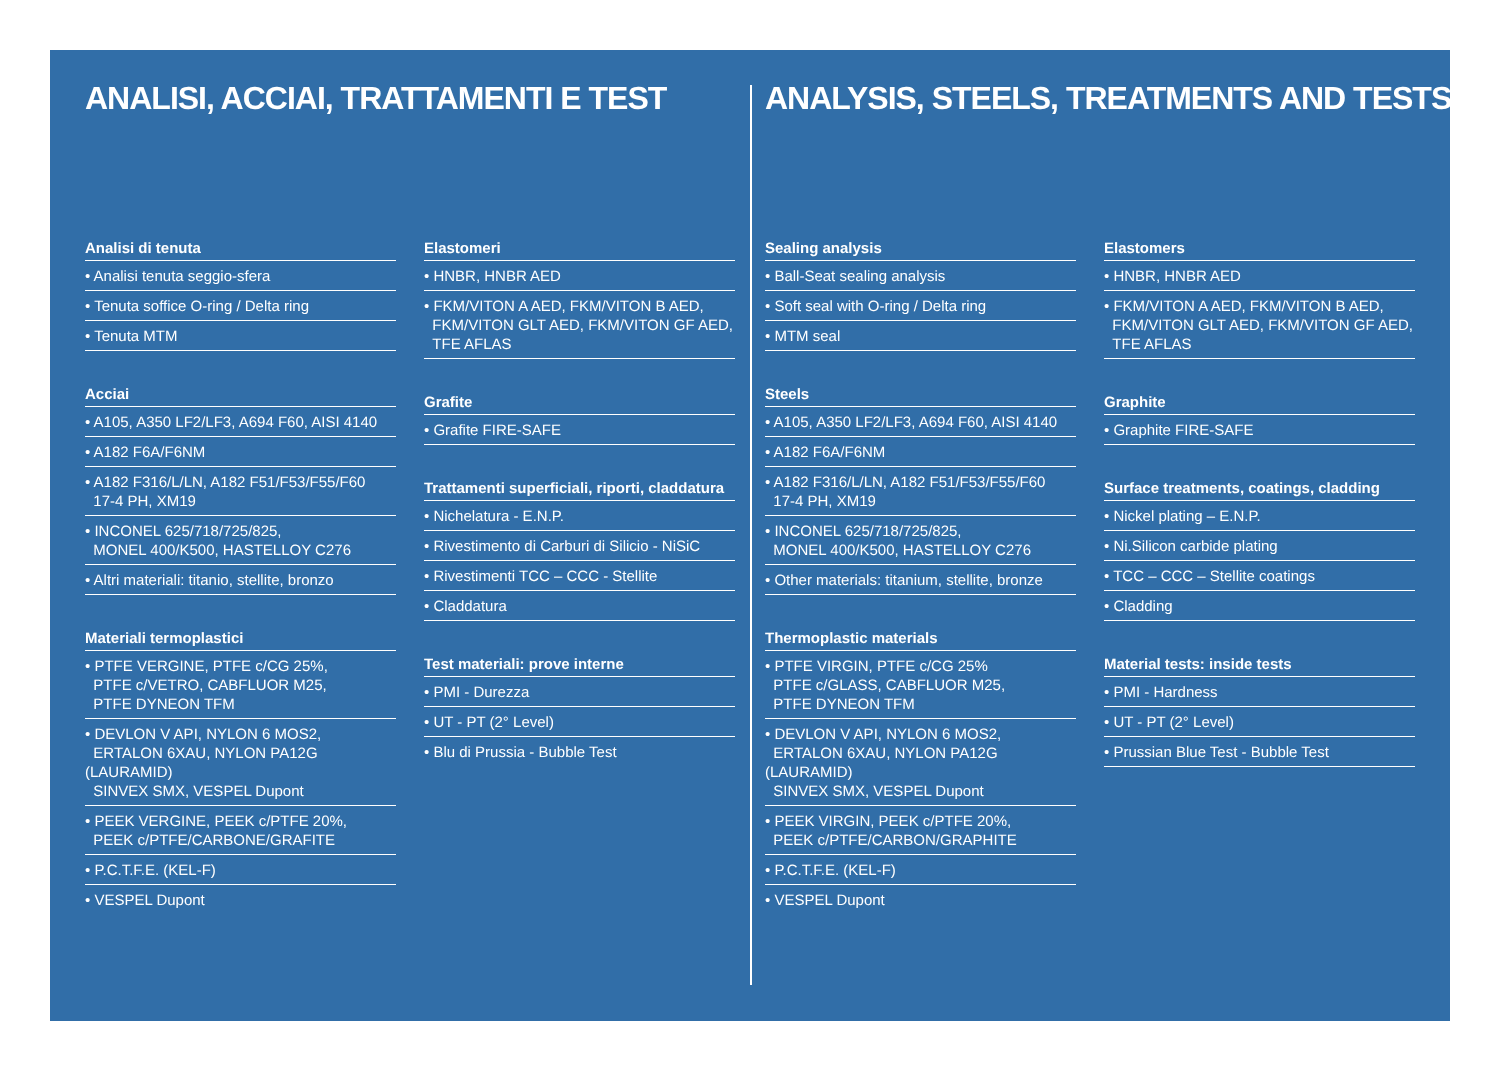ANALISI, ACCIAI, TRATTAMENTI E TEST
Analisi di tenuta
• Analisi tenuta seggio-sfera
• Tenuta soffice O-ring / Delta ring
• Tenuta MTM
Acciai
• A105, A350 LF2/LF3, A694 F60, AISI 4140
• A182 F6A/F6NM
• A182 F316/L/LN, A182 F51/F53/F55/F60
17-4 PH, XM19
• INCONEL 625/718/725/825,
MONEL 400/K500, HASTELLOY C276
• Altri materiali: titanio, stellite, bronzo
Materiali termoplastici
• PTFE VERGINE, PTFE c/CG 25%,
PTFE c/VETRO, CABFLUOR M25,
PTFE DYNEON TFM
• DEVLON V API, NYLON 6 MOS2,
ERTALON 6XAU, NYLON PA12G (LAURAMID)
SINVEX SMX, VESPEL Dupont
• PEEK VERGINE, PEEK c/PTFE 20%,
PEEK c/PTFE/CARBONE/GRAFITE
• P.C.T.F.E. (KEL-F)
• VESPEL Dupont
Elastomeri
• HNBR, HNBR AED
• FKM/VITON A AED, FKM/VITON B AED,
FKM/VITON GLT AED, FKM/VITON GF AED,
TFE AFLAS
Grafite
• Grafite FIRE-SAFE
Trattamenti superficiali, riporti, cladd­atura
• Nichelatura - E.N.P.
• Rivestimento di Carburi di Silicio - NiSiC
• Rivestimenti TCC – CCC - Stellite
• Claddatura
Test materiali: prove interne
• PMI - Durezza
• UT - PT (2° Level)
• Blu di Prussia - Bubble Test
ANALYSIS, STEELS, TREATMENTS AND TESTS
Sealing analysis
• Ball-Seat sealing analysis
• Soft seal with O-ring / Delta ring
• MTM seal
Steels
• A105, A350 LF2/LF3, A694 F60, AISI 4140
• A182 F6A/F6NM
• A182 F316/L/LN, A182 F51/F53/F55/F60
17-4 PH, XM19
• INCONEL 625/718/725/825,
MONEL 400/K500, HASTELLOY C276
• Other materials: titanium, stellite, bronze
Thermoplastic materials
• PTFE VIRGIN, PTFE c/CG 25%
PTFE c/GLASS, CABFLUOR M25,
PTFE DYNEON TFM
• DEVLON V API, NYLON 6 MOS2,
ERTALON 6XAU, NYLON PA12G (LAURAMID)
SINVEX SMX, VESPEL Dupont
• PEEK VIRGIN, PEEK c/PTFE 20%,
PEEK c/PTFE/CARBON/GRAPHITE
• P.C.T.F.E. (KEL-F)
• VESPEL Dupont
Elastomers
• HNBR, HNBR AED
• FKM/VITON A AED, FKM/VITON B AED,
FKM/VITON GLT AED, FKM/VITON GF AED,
TFE AFLAS
Graphite
• Graphite FIRE-SAFE
Surface treatments, coatings, cladding
• Nickel plating – E.N.P.
• Ni.Silicon carbide plating
• TCC – CCC – Stellite coatings
• Cladding
Material tests: inside tests
• PMI - Hardness
• UT - PT (2° Level)
• Prussian Blue Test - Bubble Test